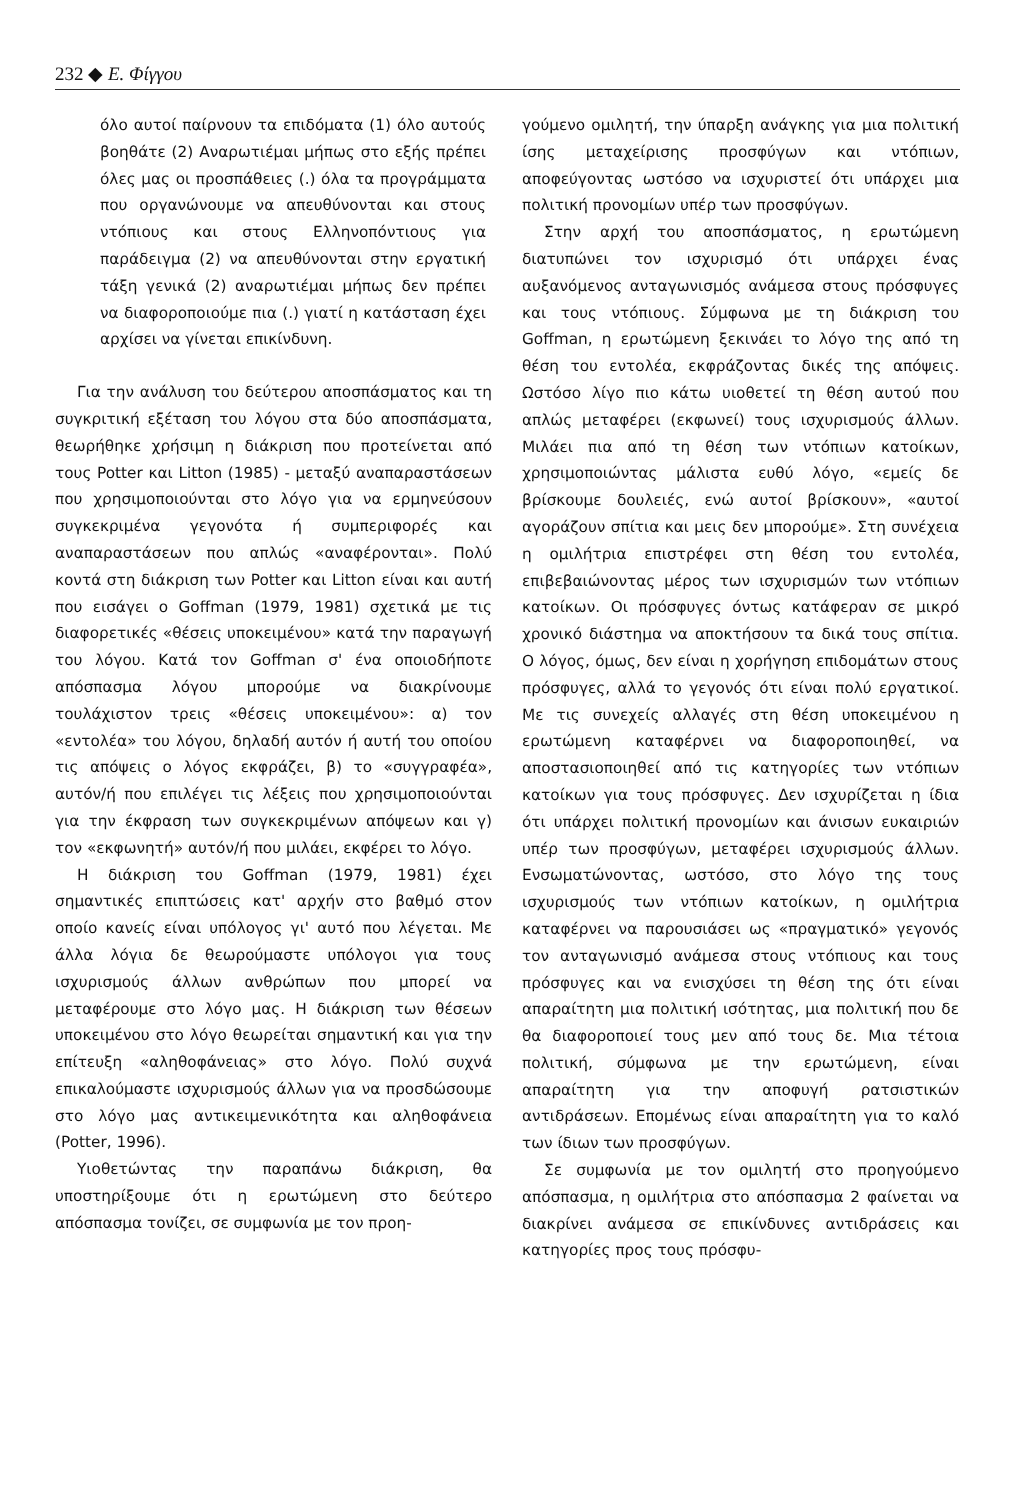232 ◆ Ε. Φίγγου
όλο αυτοί παίρνουν τα επιδόματα (1) όλο αυτούς βοηθάτε (2) Αναρωτιέμαι μήπως στο εξής πρέπει όλες μας οι προσπάθειες (.) όλα τα προγράμματα που οργανώνουμε να απευθύνονται και στους ντόπιους και στους Ελληνοπόντιους για παράδειγμα (2) να απευθύνονται στην εργατική τάξη γενικά (2) αναρωτιέμαι μήπως δεν πρέπει να διαφοροποιούμε πια (.) γιατί η κατάσταση έχει αρχίσει να γίνεται επικίνδυνη.
Για την ανάλυση του δεύτερου αποσπάσματος και τη συγκριτική εξέταση του λόγου στα δύο αποσπάσματα, θεωρήθηκε χρήσιμη η διάκριση που προτείνεται από τους Potter και Litton (1985) - μεταξύ αναπαραστάσεων που χρησιμοποιούνται στο λόγο για να ερμηνεύσουν συγκεκριμένα γεγονότα ή συμπεριφορές και αναπαραστάσεων που απλώς «αναφέρονται». Πολύ κοντά στη διάκριση των Potter και Litton είναι και αυτή που εισάγει ο Goffman (1979, 1981) σχετικά με τις διαφορετικές «θέσεις υποκειμένου» κατά την παραγωγή του λόγου. Κατά τον Goffman σ' ένα οποιοδήποτε απόσπασμα λόγου μπορούμε να διακρίνουμε τουλάχιστον τρεις «θέσεις υποκειμένου»: α) τον «εντολέα» του λόγου, δηλαδή αυτόν ή αυτή του οποίου τις απόψεις ο λόγος εκφράζει, β) το «συγγραφέα», αυτόν/ή που επιλέγει τις λέξεις που χρησιμοποιούνται για την έκφραση των συγκεκριμένων απόψεων και γ) τον «εκφωνητή» αυτόν/ή που μιλάει, εκφέρει το λόγο.
Η διάκριση του Goffman (1979, 1981) έχει σημαντικές επιπτώσεις κατ' αρχήν στο βαθμό στον οποίο κανείς είναι υπόλογος γι' αυτό που λέγεται. Με άλλα λόγια δε θεωρούμαστε υπόλογοι για τους ισχυρισμούς άλλων ανθρώπων που μπορεί να μεταφέρουμε στο λόγο μας. Η διάκριση των θέσεων υποκειμένου στο λόγο θεωρείται σημαντική και για την επίτευξη «αληθοφάνειας» στο λόγο. Πολύ συχνά επικαλούμαστε ισχυρισμούς άλλων για να προσδώσουμε στο λόγο μας αντικειμενικότητα και αληθοφάνεια (Potter, 1996).
Υιοθετώντας την παραπάνω διάκριση, θα υποστηρίξουμε ότι η ερωτώμενη στο δεύτερο απόσπασμα τονίζει, σε συμφωνία με τον προη-
γούμενο ομιλητή, την ύπαρξη ανάγκης για μια πολιτική ίσης μεταχείρισης προσφύγων και ντόπιων, αποφεύγοντας ωστόσο να ισχυριστεί ότι υπάρχει μια πολιτική προνομίων υπέρ των προσφύγων.
Στην αρχή του αποσπάσματος, η ερωτώμενη διατυπώνει τον ισχυρισμό ότι υπάρχει ένας αυξανόμενος ανταγωνισμός ανάμεσα στους πρόσφυγες και τους ντόπιους. Σύμφωνα με τη διάκριση του Goffman, η ερωτώμενη ξεκινάει το λόγο της από τη θέση του εντολέα, εκφράζοντας δικές της απόψεις. Ωστόσο λίγο πιο κάτω υιοθετεί τη θέση αυτού που απλώς μεταφέρει (εκφωνεί) τους ισχυρισμούς άλλων. Μιλάει πια από τη θέση των ντόπιων κατοίκων, χρησιμοποιώντας μάλιστα ευθύ λόγο, «εμείς δε βρίσκουμε δουλειές, ενώ αυτοί βρίσκουν», «αυτοί αγοράζουν σπίτια και μεις δεν μπορούμε». Στη συνέχεια η ομιλήτρια επιστρέφει στη θέση του εντολέα, επιβεβαιώνοντας μέρος των ισχυρισμών των ντόπιων κατοίκων. Οι πρόσφυγες όντως κατάφεραν σε μικρό χρονικό διάστημα να αποκτήσουν τα δικά τους σπίτια. Ο λόγος, όμως, δεν είναι η χορήγηση επιδομάτων στους πρόσφυγες, αλλά το γεγονός ότι είναι πολύ εργατικοί. Με τις συνεχείς αλλαγές στη θέση υποκειμένου η ερωτώμενη καταφέρνει να διαφοροποιηθεί, να αποστασιοποιηθεί από τις κατηγορίες των ντόπιων κατοίκων για τους πρόσφυγες. Δεν ισχυρίζεται η ίδια ότι υπάρχει πολιτική προνομίων και άνισων ευκαιριών υπέρ των προσφύγων, μεταφέρει ισχυρισμούς άλλων. Ενσωματώνοντας, ωστόσο, στο λόγο της τους ισχυρισμούς των ντόπιων κατοίκων, η ομιλήτρια καταφέρνει να παρουσιάσει ως «πραγματικό» γεγονός τον ανταγωνισμό ανάμεσα στους ντόπιους και τους πρόσφυγες και να ενισχύσει τη θέση της ότι είναι απαραίτητη μια πολιτική ισότητας, μια πολιτική που δε θα διαφοροποιεί τους μεν από τους δε. Μια τέτοια πολιτική, σύμφωνα με την ερωτώμενη, είναι απαραίτητη για την αποφυγή ρατσιστικών αντιδράσεων. Επομένως είναι απαραίτητη για το καλό των ίδιων των προσφύγων.
Σε συμφωνία με τον ομιλητή στο προηγούμενο απόσπασμα, η ομιλήτρια στο απόσπασμα 2 φαίνεται να διακρίνει ανάμεσα σε επικίνδυνες αντιδράσεις και κατηγορίες προς τους πρόσφυ-